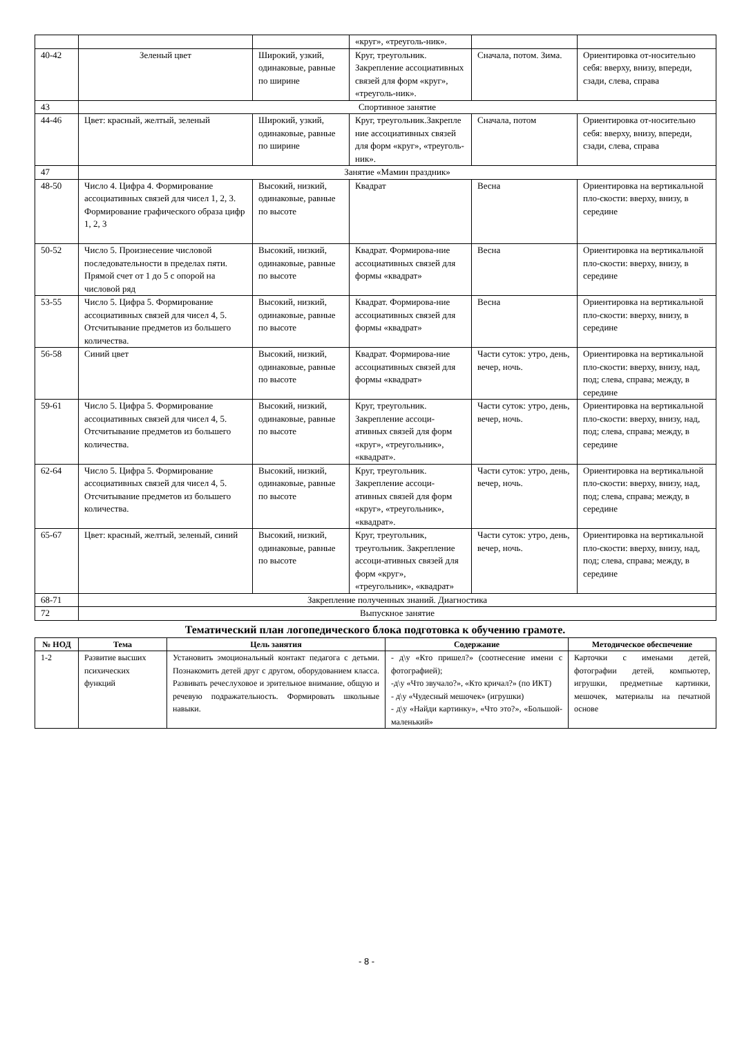| | | | «круг», «треуголь-ник». | | |
| 40-42 | Зеленый цвет | Широкий, узкий, одинаковые, равные по ширине | Круг, треугольник. Закрепление ассоциативных связей для форм «круг», «треуголь-ник». | Сначала, потом. Зима. | Ориентировка от-носительно себя: вверху, внизу, впереди, сзади, слева, справа |
| 43 | Спортивное занятие | | | | |
| 44-46 | Цвет: красный, желтый, зеленый | Широкий, узкий, одинаковые, равные по ширине | Круг, треугольник.Закрепле ние ассоциативных связей для форм «круг», «треуголь-ник». | Сначала, потом | Ориентировка от-носительно себя: вверху, внизу, впереди, сзади, слева, справа |
| 47 | Занятие «Мамин праздник» | | | | |
| 48-50 | Число 4. Цифра 4. Формирование ассоциативных связей для чисел 1, 2, 3. Формирование графического образа цифр 1, 2, 3 | Высокий, низкий, одинаковые, равные по высоте | Квадрат | Весна | Ориентировка на вертикальной пло-скости: вверху, внизу, в середине |
| 50-52 | Число 5. Произнесение числовой последовательности в пределах пяти. Прямой счет от 1 до 5 с опорой на числовой ряд | Высокий, низкий, одинаковые, равные по высоте | Квадрат. Формирова-ние ассоциативных связей для формы «квадрат» | Весна | Ориентировка на вертикальной пло-скости: вверху, внизу, в середине |
| 53-55 | Число 5. Цифра 5. Формирование ассоциативных связей для чисел 4, 5. Отсчитывание предметов из большего количества. | Высокий, низкий, одинаковые, равные по высоте | Квадрат. Формирова-ние ассоциативных связей для формы «квадрат» | Весна | Ориентировка на вертикальной пло-скости: вверху, внизу, в середине |
| 56-58 | Синий цвет | Высокий, низкий, одинаковые, равные по высоте | Квадрат. Формирова-ние ассоциативных связей для формы «квадрат» | Части суток: утро, день, вечер, ночь. | Ориентировка на вертикальной пло-скости: вверху, внизу, над, под; слева, справа; между, в середине |
| 59-61 | Число 5. Цифра 5. Формирование ассоциативных связей для чисел 4, 5. Отсчитывание предметов из большего количества. | Высокий, низкий, одинаковые, равные по высоте | Круг, треугольник. Закрепление ассоци-ативных связей для форм «круг», «треугольник», «квадрат». | Части суток: утро, день, вечер, ночь. | Ориентировка на вертикальной пло-скости: вверху, внизу, над, под; слева, справа; между, в середине |
| 62-64 | Число 5. Цифра 5. Формирование ассоциативных связей для чисел 4, 5. Отсчитывание предметов из большего количества. | Высокий, низкий, одинаковые, равные по высоте | Круг, треугольник. Закрепление ассоци-ативных связей для форм «круг», «треугольник», «квадрат». | Части суток: утро, день, вечер, ночь. | Ориентировка на вертикальной пло-скости: вверху, внизу, над, под; слева, справа; между, в середине |
| 65-67 | Цвет: красный, желтый, зеленый, синий | Высокий, низкий, одинаковые, равные по высоте | Круг, треугольник, треугольник. Закрепление ассоци-ативных связей для форм «круг», «треугольник», «квадрат» | Части суток: утро, день, вечер, ночь. | Ориентировка на вертикальной пло-скости: вверху, внизу, над, под; слева, справа; между, в середине |
| 68-71 | Закрепление полученных знаний. Диагностика | | | | |
| 72 | Выпускное занятие | | | | |
Тематический план логопедического блока подготовка к обучению грамоте.
| № НОД | Тема | Цель занятия | Содержание | Методическое обеспечение |
| --- | --- | --- | --- | --- |
| 1-2 | Развитие высших психических функций | Установить эмоциональный контакт педагога с детьми. Познакомить детей друг с другом, оборудованием класса. Развивать речеслуховое и зрительное внимание, общую и речевую подражательность. Формировать школьные навыки. | - д\у «Кто пришел?» (соотнесение имени с фотографией); -д\у «Что звучало?», «Кто кричал?» (по ИКТ) - д\у «Чудесный мешочек» (игрушки) - д\у «Найди картинку», «Что это?», «Большой-маленький» | Карточки с именами детей, фотографии детей, компьютер, игрушки, предметные картинки, мешочек, материалы на печатной основе |
- 8 -